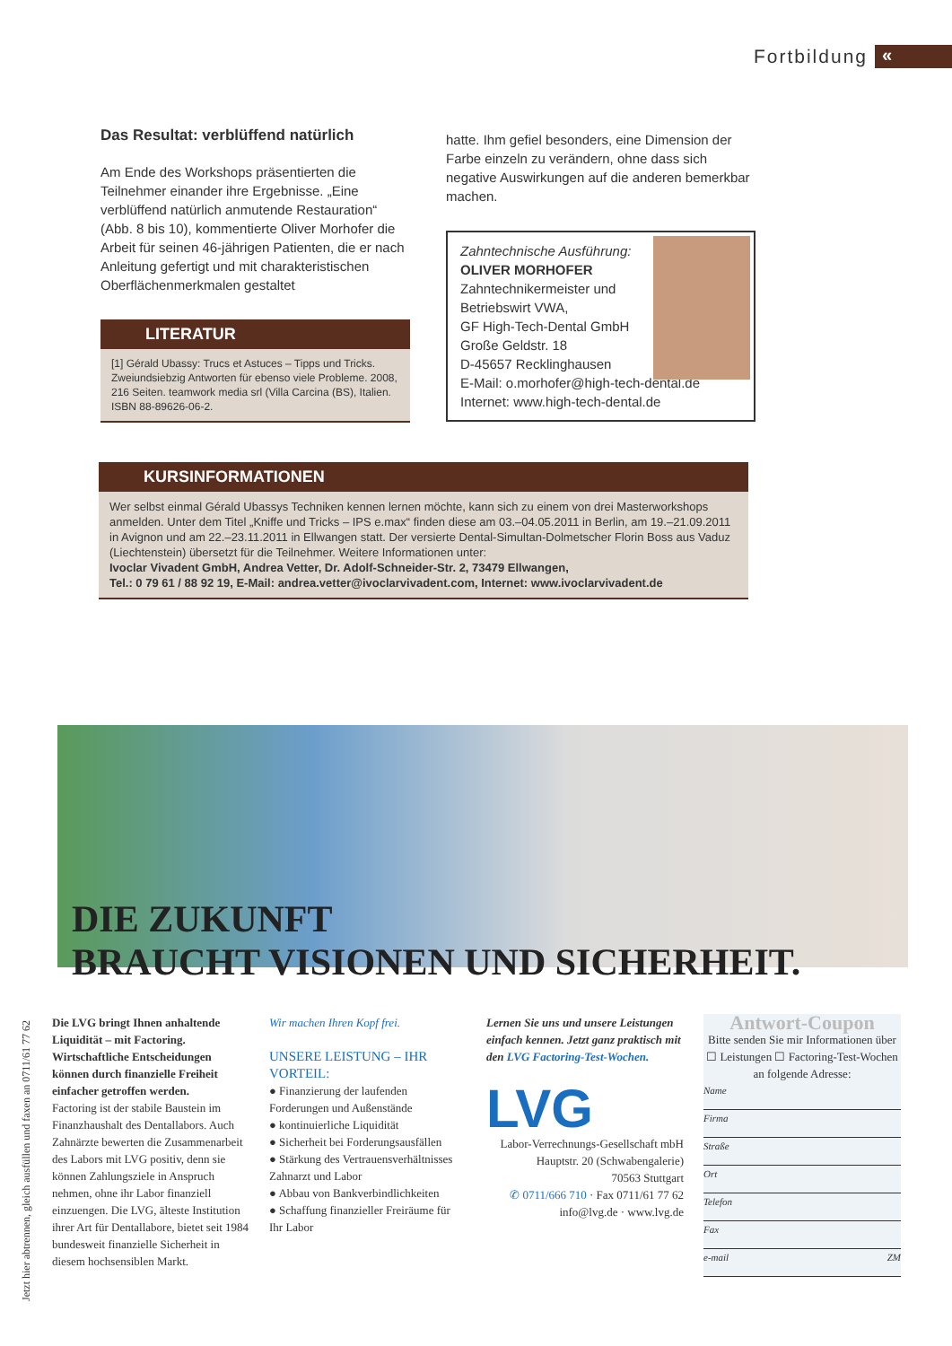Fortbildung
«
Das Resultat: verblüffend natürlich
Am Ende des Workshops präsentierten die Teilnehmer einander ihre Ergebnisse. „Eine verblüffend natürlich anmutende Restauration“ (Abb. 8 bis 10), kommentierte Oliver Morhofer die Arbeit für seinen 46-jährigen Patienten, die er nach Anleitung gefertigt und mit charakteristischen Oberflächenmerkmalen gestaltet
LITERATUR
[1] Gérald Ubassy: Trucs et Astuces – Tipps und Tricks. Zweiundsiebzig Antworten für ebenso viele Probleme. 2008, 216 Seiten. teamwork media srl (Villa Carcina (BS), Italien. ISBN 88-89626-06-2.
hatte. Ihm gefiel besonders, eine Dimension der Farbe einzeln zu verändern, ohne dass sich negative Auswirkungen auf die anderen bemerkbar machen.
Zahntechnische Ausführung:
OLIVER MORHOFER
Zahntechnikermeister und
Betriebswirt VWA,
GF High-Tech-Dental GmbH
Große Geldstr. 18
D-45657 Recklinghausen
E-Mail: o.morhofer@high-tech-dental.de
Internet: www.high-tech-dental.de
KURSINFORMATIONEN
Wer selbst einmal Gérald Ubassys Techniken kennen lernen möchte, kann sich zu einem von drei Masterworkshops anmelden. Unter dem Titel „Kniffe und Tricks – IPS e.max“ finden diese am 03.–04.05.2011 in Berlin, am 19.–21.09.2011 in Avignon und am 22.–23.11.2011 in Ellwangen statt. Der versierte Dental-Simultan-Dolmetscher Florin Boss aus Vaduz (Liechtenstein) übersetzt für die Teilnehmer. Weitere Informationen unter:
Ivoclar Vivadent GmbH, Andrea Vetter, Dr. Adolf-Schneider-Str. 2, 73479 Ellwangen,
Tel.: 0 79 61 / 88 92 19, E-Mail: andrea.vetter@ivoclarvivadent.com, Internet: www.ivoclarvivadent.de
DIE ZUKUNFT
BRAUCHT VISIONEN UND SICHERHEIT.
Die LVG bringt Ihnen anhaltende Liquidität – mit Factoring. Wirtschaftliche Entscheidungen können durch finanzielle Freiheit einfacher getroffen werden.
Factoring ist der stabile Baustein im Finanzhaushalt des Dentallabors. Auch Zahnärzte bewerten die Zusammenarbeit des Labors mit LVG positiv, denn sie können Zahlungsziele in Anspruch nehmen, ohne ihr Labor finanziell einzuengen. Die LVG, älteste Institution ihrer Art für Dentallabore, bietet seit 1984 bundesweit finanzielle Sicherheit in diesem hochsensiblen Markt.
Wir machen Ihren Kopf frei.
UNSERE LEISTUNG – IHR VORTEIL:
● Finanzierung der laufenden Forderungen und Außenstände
● kontinuierliche Liquidität
● Sicherheit bei Forderungsausfällen
● Stärkung des Vertrauensverhältnisses Zahnarzt und Labor
● Abbau von Bankverbindlichkeiten
● Schaffung finanzieller Freiräume für Ihr Labor
Lernen Sie uns und unsere Leistungen einfach kennen. Jetzt ganz praktisch mit den LVG Factoring-Test-Wochen.
LVG
Labor-Verrechnungs-Gesellschaft mbH
Hauptstr. 20 (Schwabengalerie)
70563 Stuttgart
✆ 0711/666 710 · Fax 0711/61 77 62
info@lvg.de · www.lvg.de
Antwort-Coupon
Bitte senden Sie mir Informationen über
☐ Leistungen ☐ Factoring-Test-Wochen
an folgende Adresse:
Name
Firma
Straße
Ort
Telefon
Fax
e-mail ZM
Jetzt hier abtrennen, gleich ausfüllen und faxen an 0711/61 77 62